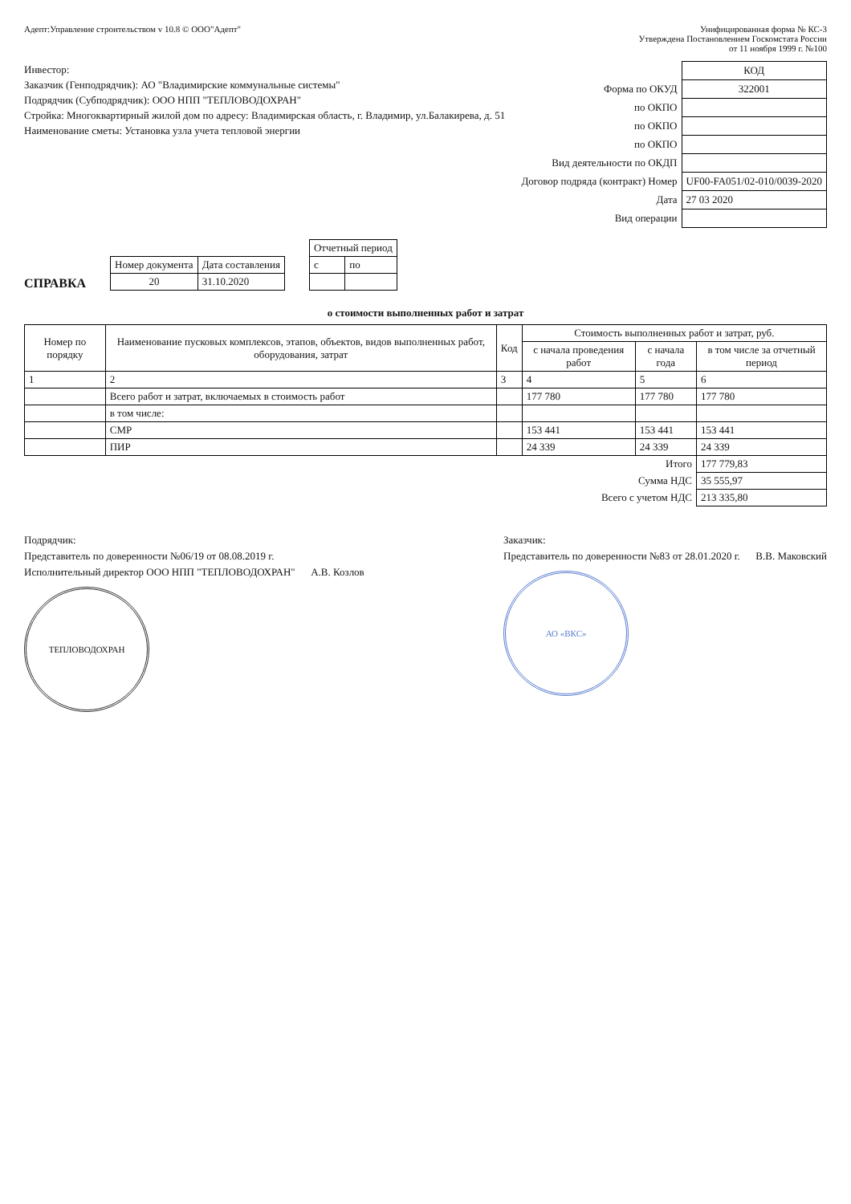Адепт:Управление строительством v 10.8 © ООО"Адепт"
Унифицированная форма № КС-3
Утверждена Постановлением Госкомстата России
от 11 ноября 1999 г. №100
Инвестор:
Заказчик (Генподрядчик): АО "Владимирские коммунальные системы"
Подрядчик (Субподрядчик): ООО НПП "ТЕПЛОВОДОХРАН"
Стройка: Многоквартирный жилой дом по адресу: Владимирская область, г. Владимир, ул.Балакирева, д. 51
Наименование сметы: Установка узла учета тепловой энергии
| | КОД |
| Форма по ОКУД | 322001 |
| по ОКПО | |
| по ОКПО | |
| по ОКПО | |
| Вид деятельности по ОКДП | |
| Договор подряда (контракт) Номер | UF00-FA051/02-010/0039-2020 |
| Дата | 27 03 2020 |
| Вид операции | |
СПРАВКА
| Номер документа | Дата составления |
| 20 | 31.10.2020 |
| Отчетный период | |
| с | по |
о стоимости выполненных работ и затрат
| Номер по порядку | Наименование пусковых комплексов, этапов, объектов, видов выполненных работ, оборудования, затрат | Код | Стоимость выполненных работ и затрат, руб. | | |
| --- | --- | --- | --- | --- | --- |
| | | | с начала проведения работ | с начала года | в том числе за отчетный период |
| 1 | 2 | 3 | 4 | 5 | 6 |
| | Всего работ и затрат, включаемых в стоимость работ | | 177 780 | 177 780 | 177 780 |
| | в том числе: | | | | |
| | СМР | | 153 441 | 153 441 | 153 441 |
| | ПИР | | 24 339 | 24 339 | 24 339 |
| Итого | | | | | 177 779,83 |
| Сумма НДС | | | | | 35 555,97 |
| Всего с учетом НДС | | | | | 213 335,80 |
Подрядчик:
Представитель по доверенности №06/19 от 08.08.2019 г.
Исполнительный директор ООО НПП "ТЕПЛОВОДОХРАН" А.В. Козлов
ТЕПЛОВОДОХРАН
Заказчик:
Представитель по доверенности №83 от 28.01.2020 г. В.В. Маковский
АО «ВКС»